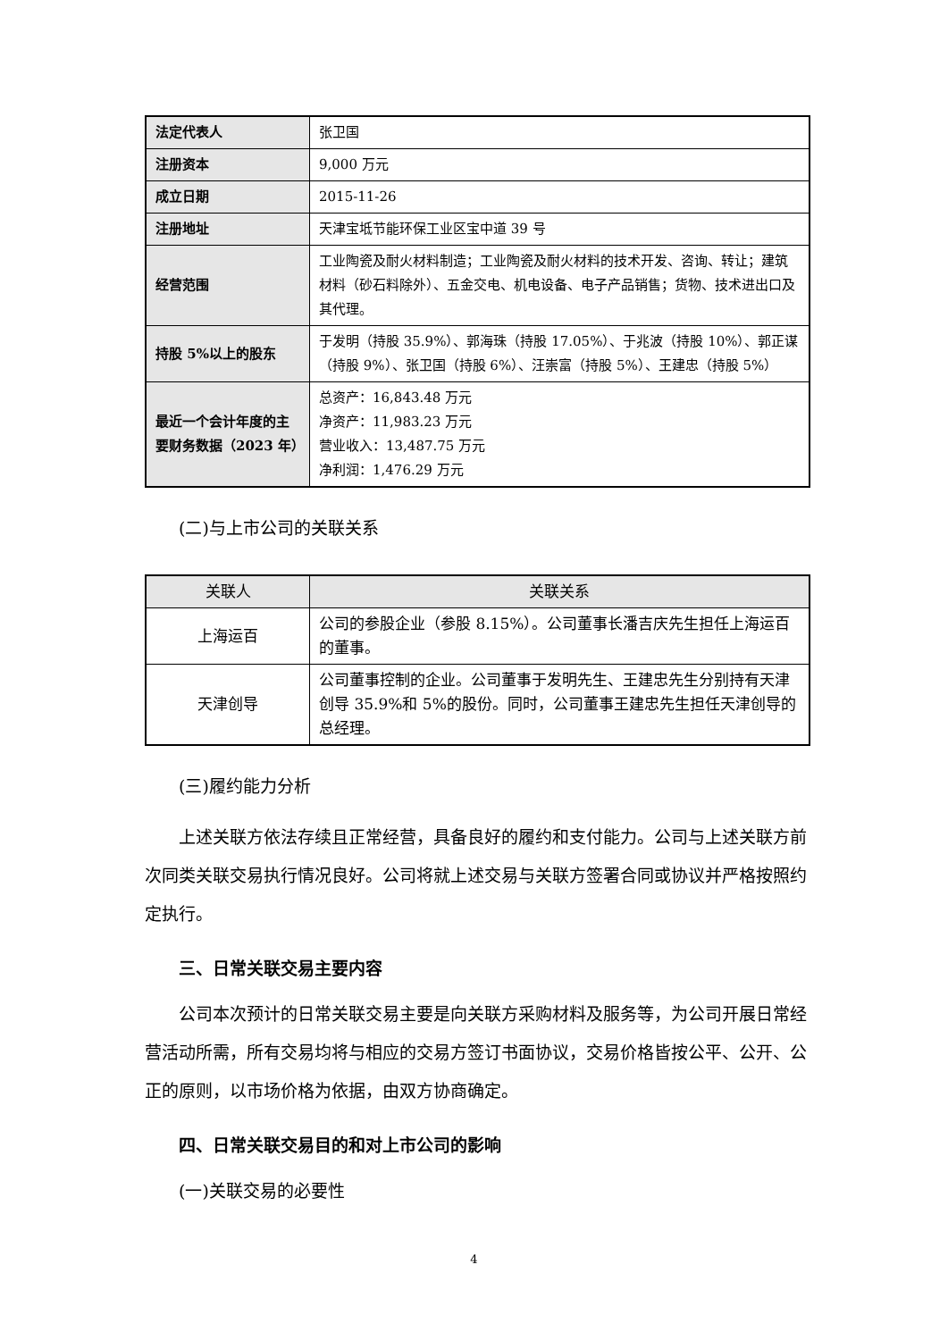| 法定代表人 | 张卫国 |
| 注册资本 | 9,000 万元 |
| 成立日期 | 2015-11-26 |
| 注册地址 | 天津宝坻节能环保工业区宝中道 39 号 |
| 经营范围 | 工业陶瓷及耐火材料制造；工业陶瓷及耐火材料的技术开发、咨询、转让；建筑材料（砂石料除外）、五金交电、机电设备、电子产品销售；货物、技术进出口及其代理。 |
| 持股 5%以上的股东 | 于发明（持股 35.9%）、郭海珠（持股 17.05%）、于兆波（持股 10%）、郭正谋（持股 9%）、张卫国（持股 6%）、汪崇富（持股 5%）、王建忠（持股 5%） |
| 最近一个会计年度的主要财务数据（2023 年） | 总资产：16,843.48 万元 净资产：11,983.23 万元 营业收入：13,487.75 万元 净利润：1,476.29 万元 |
(二)与上市公司的关联关系
| 关联人 | 关联关系 |
| --- | --- |
| 上海运百 | 公司的参股企业（参股 8.15%）。公司董事长潘吉庆先生担任上海运百的董事。 |
| 天津创导 | 公司董事控制的企业。公司董事于发明先生、王建忠先生分别持有天津创导 35.9%和 5%的股份。同时，公司董事王建忠先生担任天津创导的总经理。 |
(三)履约能力分析
上述关联方依法存续且正常经营，具备良好的履约和支付能力。公司与上述关联方前次同类关联交易执行情况良好。公司将就上述交易与关联方签署合同或协议并严格按照约定执行。
三、日常关联交易主要内容
公司本次预计的日常关联交易主要是向关联方采购材料及服务等，为公司开展日常经营活动所需，所有交易均将与相应的交易方签订书面协议，交易价格皆按公平、公开、公正的原则，以市场价格为依据，由双方协商确定。
四、日常关联交易目的和对上市公司的影响
(一)关联交易的必要性
4